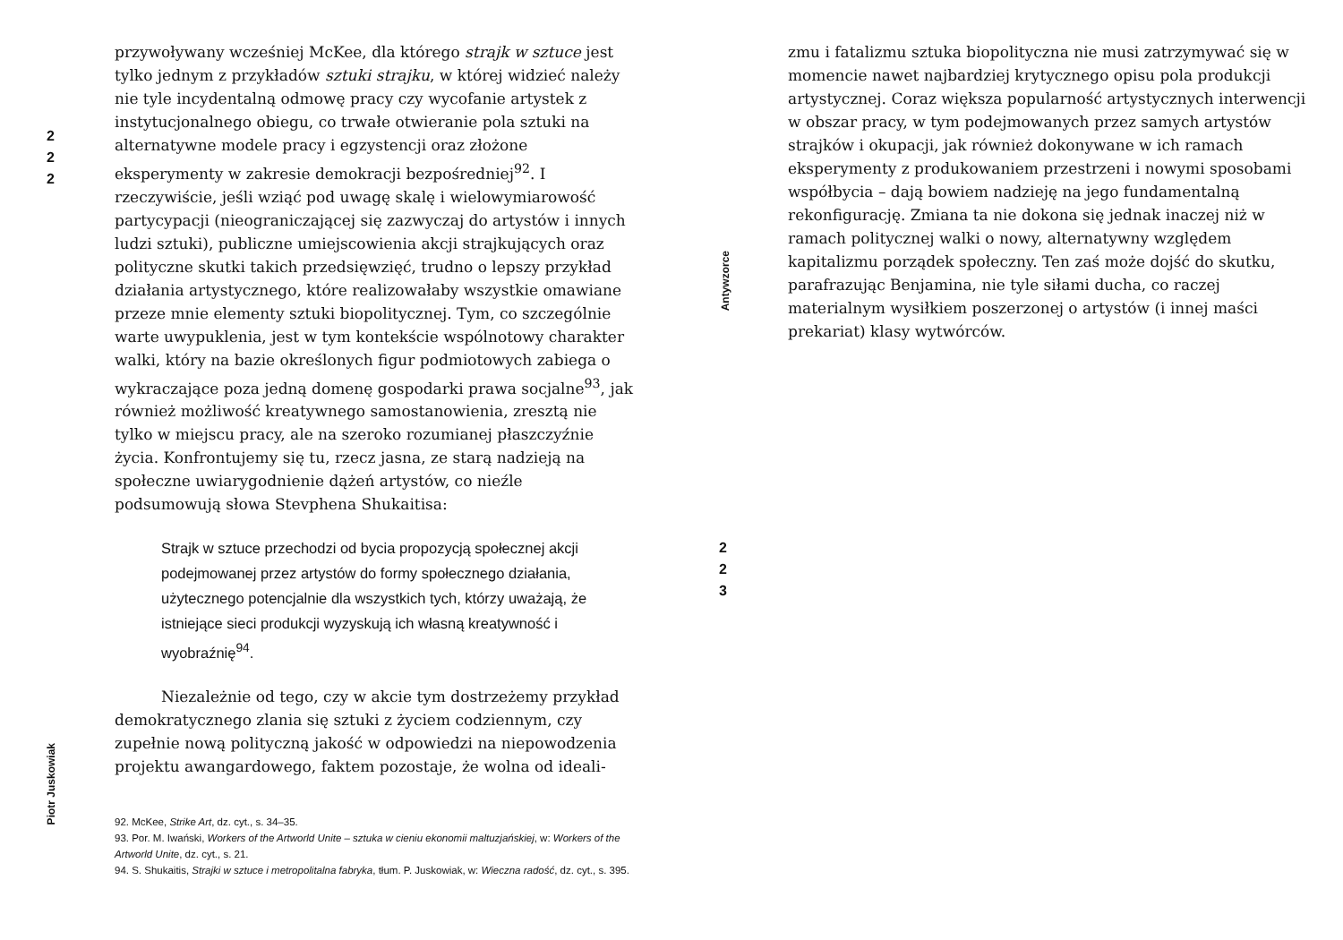2
2
2
Piotr Juskowiak
przywoływany wcześniej McKee, dla którego strajk w sztuce jest tylko jednym z przykładów sztuki strajku, w której widzieć należy nie tyle incydentalną odmowę pracy czy wycofanie artystek z instytucjonalnego obiegu, co trwałe otwieranie pola sztuki na alternatywne modele pracy i egzystencji oraz złożone eksperymenty w zakresie demokracji bezpośredniej<sup>92</sup>. I rzeczywiście, jeśli wziąć pod uwagę skalę i wielowymiarowość partycypacji (nieograniczającej się zazwyczaj do artystów i innych ludzi sztuki), publiczne umiejscowienia akcji strajkujących oraz polityczne skutki takich przedsięwzięć, trudno o lepszy przykład działania artystycznego, które realizowałaby wszystkie omawiane przeze mnie elementy sztuki biopolitycznej. Tym, co szczególnie warte uwypuklenia, jest w tym kontekście wspólnotowy charakter walki, który na bazie określonych figur podmiotowych zabiega o wykraczające poza jedną domenę gospodarki prawa socjalne<sup>93</sup>, jak również możliwość kreatywnego samostanowienia, zresztą nie tylko w miejscu pracy, ale na szeroko rozumianej płaszczyźnie życia. Konfrontujemy się tu, rzecz jasna, ze starą nadzieją na społeczne uwiarygodnienie dążeń artystów, co nieźle podsumowują słowa Stevphena Shukaitisa:
Strajk w sztuce przechodzi od bycia propozycją społecznej akcji podejmowanej przez artystów do formy społecznego działania, użytecznego potencjalnie dla wszystkich tych, którzy uważają, że istniejące sieci produkcji wyzyskują ich własną kreatywność i wyobraźnię<sup>94</sup>.
Niezależnie od tego, czy w akcie tym dostrzeżemy przykład demokratycznego zlania się sztuki z życiem codziennym, czy zupełnie nową polityczną jakość w odpowiedzi na niepowodzenia projektu awangardowego, faktem pozostaje, że wolna od ideali-
92. McKee, Strike Art, dz. cyt., s. 34–35.
93. Por. M. Iwański, Workers of the Artworld Unite – sztuka w cieniu ekonomii maltuzjańskiej, w: Workers of the Artworld Unite, dz. cyt., s. 21.
94. S. Shukaitis, Strajki w sztuce i metropolitalna fabryka, tłum. P. Juskowiak, w: Wieczna radość, dz. cyt., s. 395.
Antywzorce
2
2
3
zmu i fatalizmu sztuka biopolityczna nie musi zatrzymywać się w momencie nawet najbardziej krytycznego opisu pola produkcji artystycznej. Coraz większa popularność artystycznych interwencji w obszar pracy, w tym podejmowanych przez samych artystów strajków i okupacji, jak również dokonywane w ich ramach eksperymenty z produkowaniem przestrzeni i nowymi sposobami współbycia – dają bowiem nadzieję na jego fundamentalną rekonfigurację. Zmiana ta nie dokona się jednak inaczej niż w ramach politycznej walki o nowy, alternatywny względem kapitalizmu porządek społeczny. Ten zaś może dojść do skutku, parafrazując Benjamina, nie tyle siłami ducha, co raczej materialnym wysiłkiem poszerzonej o artystów (i innej maści prekariat) klasy wytwórców.